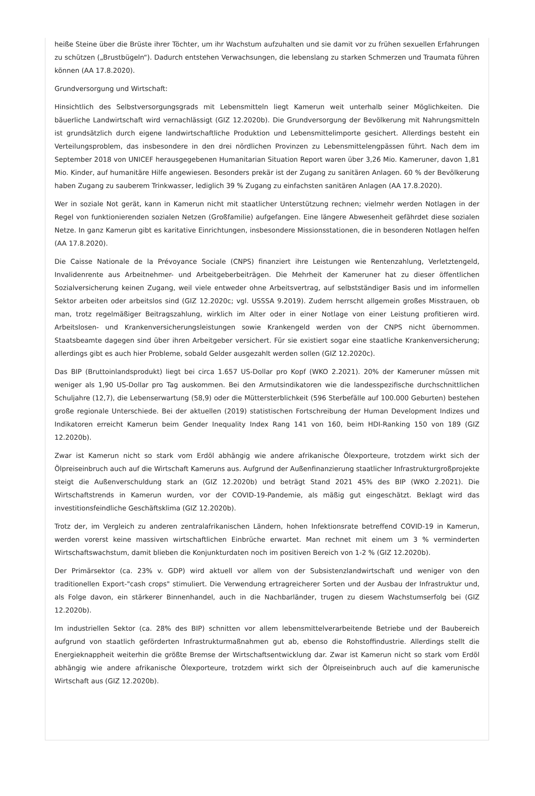heiße Steine über die Brüste ihrer Töchter, um ihr Wachstum aufzuhalten und sie damit vor zu frühen sexuellen Erfahrungen zu schützen („Brustbügeln“). Dadurch entstehen Verwachsungen, die lebenslang zu starken Schmerzen und Traumata führen können (AA 17.8.2020).
Grundversorgung und Wirtschaft:
Hinsichtlich des Selbstversorgungsgrads mit Lebensmitteln liegt Kamerun weit unterhalb seiner Möglichkeiten. Die bäuerliche Landwirtschaft wird vernachlässigt (GIZ 12.2020b). Die Grundversorgung der Bevölkerung mit Nahrungsmitteln ist grundsätzlich durch eigene landwirtschaftliche Produktion und Lebensmittelimporte gesichert. Allerdings besteht ein Verteilungsproblem, das insbesondere in den drei nördlichen Provinzen zu Lebensmittelengpässen führt. Nach dem im September 2018 von UNICEF herausgegebenen Humanitarian Situation Report waren über 3,26 Mio. Kameruner, davon 1,81 Mio. Kinder, auf humanitäre Hilfe angewiesen. Besonders prekär ist der Zugang zu sanitären Anlagen. 60 % der Bevölkerung haben Zugang zu sauberem Trinkwasser, lediglich 39 % Zugang zu einfachsten sanitären Anlagen (AA 17.8.2020).
Wer in soziale Not gerät, kann in Kamerun nicht mit staatlicher Unterstützung rechnen; vielmehr werden Notlagen in der Regel von funktionierenden sozialen Netzen (Großfamilie) aufgefangen. Eine längere Abwesenheit gefährdet diese sozialen Netze. In ganz Kamerun gibt es karitative Einrichtungen, insbesondere Missionsstationen, die in besonderen Notlagen helfen (AA 17.8.2020).
Die Caisse Nationale de la Prévoyance Sociale (CNPS) finanziert ihre Leistungen wie Rentenzahlung, Verletztengeld, Invalidenrente aus Arbeitnehmer- und Arbeitgeberbeiträgen. Die Mehrheit der Kameruner hat zu dieser öffentlichen Sozialversicherung keinen Zugang, weil viele entweder ohne Arbeitsvertrag, auf selbstständiger Basis und im informellen Sektor arbeiten oder arbeitslos sind (GIZ 12.2020c; vgl. USSSA 9.2019). Zudem herrscht allgemein großes Misstrauen, ob man, trotz regelmäßiger Beitragszahlung, wirklich im Alter oder in einer Notlage von einer Leistung profitieren wird. Arbeitslosen- und Krankenversicherungsleistungen sowie Krankengeld werden von der CNPS nicht übernommen. Staatsbeamte dagegen sind über ihren Arbeitgeber versichert. Für sie existiert sogar eine staatliche Krankenversicherung; allerdings gibt es auch hier Probleme, sobald Gelder ausgezahlt werden sollen (GIZ 12.2020c).
Das BIP (Bruttoinlandsprodukt) liegt bei circa 1.657 US-Dollar pro Kopf (WKO 2.2021). 20% der Kameruner müssen mit weniger als 1,90 US-Dollar pro Tag auskommen. Bei den Armutsindikatoren wie die landesspezifische durchschnittlichen Schuljahre (12,7), die Lebenserwartung (58,9) oder die Müttersterblichkeit (596 Sterbefälle auf 100.000 Geburten) bestehen große regionale Unterschiede. Bei der aktuellen (2019) statistischen Fortschreibung der Human Development Indizes und Indikatoren erreicht Kamerun beim Gender Inequality Index Rang 141 von 160, beim HDI-Ranking 150 von 189 (GIZ 12.2020b).
Zwar ist Kamerun nicht so stark vom Erdöl abhängig wie andere afrikanische Ölexporteure, trotzdem wirkt sich der Ölpreiseinbruch auch auf die Wirtschaft Kameruns aus. Aufgrund der Außenfinanzierung staatlicher Infrastrukturgroßprojekte steigt die Außenverschuldung stark an (GIZ 12.2020b) und beträgt Stand 2021 45% des BIP (WKO 2.2021). Die Wirtschaftstrends in Kamerun wurden, vor der COVID-19-Pandemie, als mäßig gut eingeschätzt. Beklagt wird das investitionsfeindliche Geschäftsklima (GIZ 12.2020b).
Trotz der, im Vergleich zu anderen zentralafrikanischen Ländern, hohen Infektionsrate betreffend COVID-19 in Kamerun, werden vorerst keine massiven wirtschaftlichen Einbrüche erwartet. Man rechnet mit einem um 3 % verminderten Wirtschaftswachstum, damit blieben die Konjunkturdaten noch im positiven Bereich von 1-2 % (GIZ 12.2020b).
Der Primärsektor (ca. 23% v. GDP) wird aktuell vor allem von der Subsistenzlandwirtschaft und weniger von den traditionellen Export-"cash crops" stimuliert. Die Verwendung ertragreicherer Sorten und der Ausbau der Infrastruktur und, als Folge davon, ein stärkerer Binnenhandel, auch in die Nachbarländer, trugen zu diesem Wachstumserfolg bei (GIZ 12.2020b).
Im industriellen Sektor (ca. 28% des BIP) schnitten vor allem lebensmittelverarbeitende Betriebe und der Baubereich aufgrund von staatlich geförderten Infrastrukturmaßnahmen gut ab, ebenso die Rohstoffindustrie. Allerdings stellt die Energieknappheit weiterhin die größte Bremse der Wirtschaftsentwicklung dar. Zwar ist Kamerun nicht so stark vom Erdöl abhängig wie andere afrikanische Ölexporteure, trotzdem wirkt sich der Ölpreiseinbruch auch auf die kamerunische Wirtschaft aus (GIZ 12.2020b).